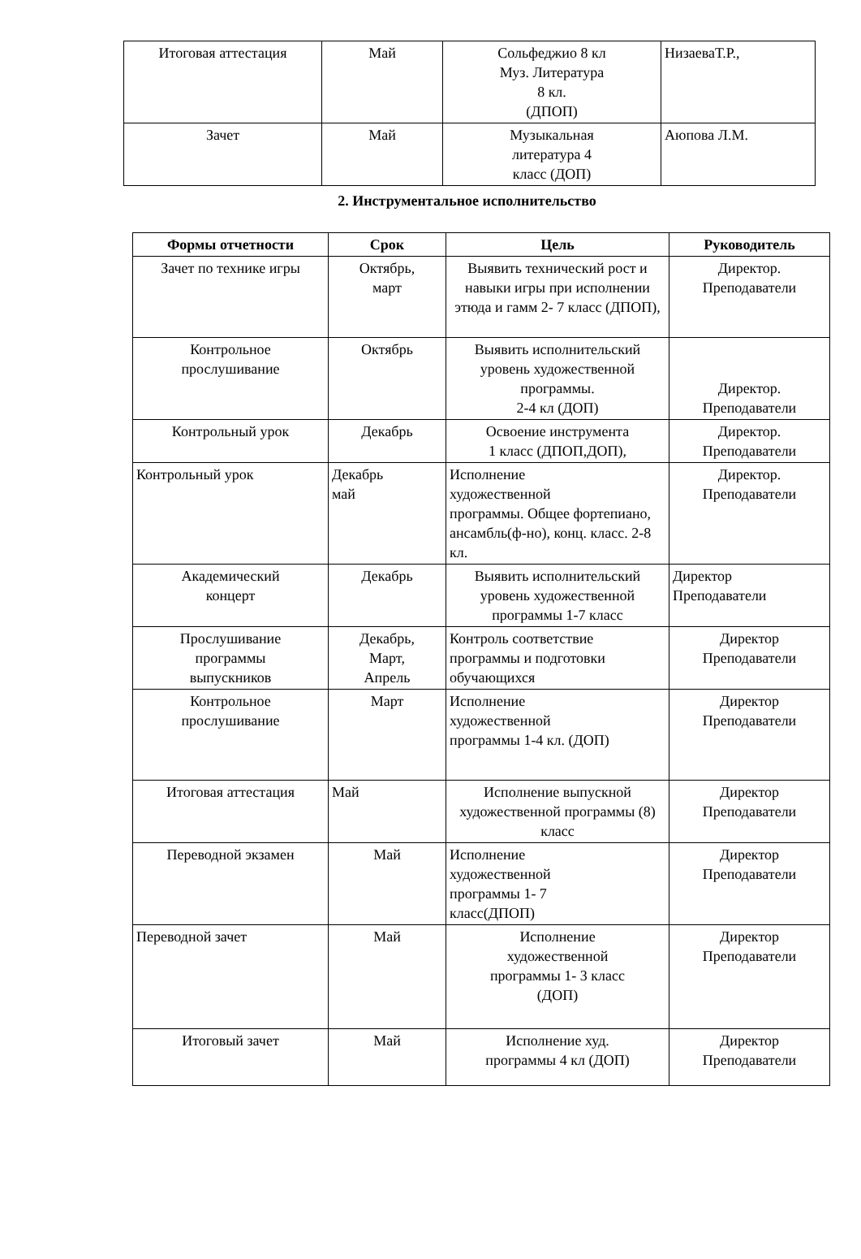| Итоговая аттестация | Май | Сольфеджио 8 кл Муз. Литература 8 кл. (ДПОП) | НизаеваТ.Р., |
| Зачет | Май | Музыкальная литература 4 класс (ДОП) | Аюпова Л.М. |
2. Инструментальное исполнительство
| Формы отчетности | Срок | Цель | Руководитель |
| --- | --- | --- | --- |
| Зачет по технике игры | Октябрь, март | Выявить технический рост и навыки игры при исполнении этюда и гамм 2- 7 класс (ДПОП), | Директор. Преподаватели |
| Контрольное прослушивание | Октябрь | Выявить исполнительский уровень художественной программы. 2-4 кл (ДОП) | Директор. Преподаватели |
| Контрольный урок | Декабрь | Освоение инструмента 1 класс (ДПОП,ДОП), | Директор. Преподаватели |
| Контрольный урок | Декабрь май | Исполнение художественной программы. Общее фортепиано, ансамбль(ф-но), конц. класс. 2-8 кл. | Директор. Преподаватели |
| Академический концерт | Декабрь | Выявить исполнительский уровень художественной программы 1-7 класс | Директор Преподаватели |
| Прослушивание программы выпускников | Декабрь, Март, Апрель | Контроль соответствие программы и подготовки обучающихся | Директор Преподаватели |
| Контрольное прослушивание | Март | Исполнение художественной программы 1-4 кл. (ДОП) | Директор Преподаватели |
| Итоговая аттестация | Май | Исполнение выпускной художественной программы (8) класс | Директор Преподаватели |
| Переводной экзамен | Май | Исполнение художественной программы 1- 7 класс(ДПОП) | Директор Преподаватели |
| Переводной зачет | Май | Исполнение художественной программы 1- 3 класс (ДОП) | Директор Преподаватели |
| Итоговый зачет | Май | Исполнение худ. программы 4 кл (ДОП) | Директор Преподаватели |